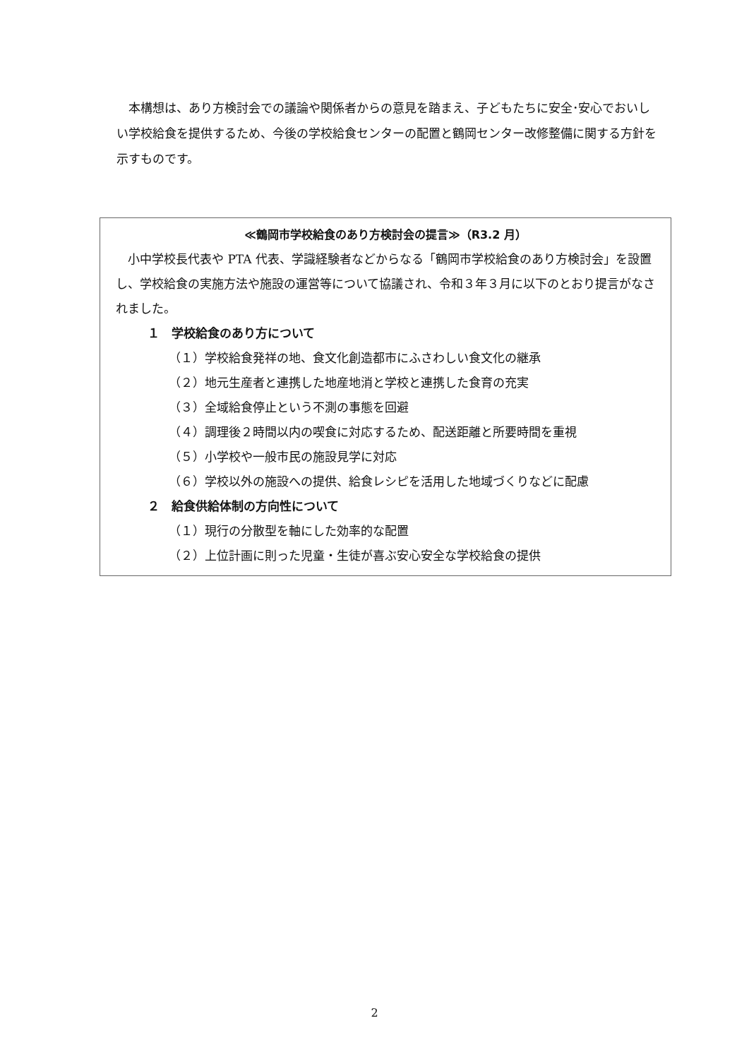本構想は、あり方検討会での議論や関係者からの意見を踏まえ、子どもたちに安全･安心でおいしい学校給食を提供するため、今後の学校給食センターの配置と鶴岡センター改修整備に関する方針を示すものです。
≪鶴岡市学校給食のあり方検討会の提言≫（R3.2 月）
　小中学校長代表や PTA 代表、学識経験者などからなる「鶴岡市学校給食のあり方検討会」を設置し、学校給食の実施方法や施設の運営等について協議され、令和３年３月に以下のとおり提言がなされました。
１　学校給食のあり方について
（１）学校給食発祥の地、食文化創造都市にふさわしい食文化の継承
（２）地元生産者と連携した地産地消と学校と連携した食育の充実
（３）全域給食停止という不測の事態を回避
（４）調理後２時間以内の喫食に対応するため、配送距離と所要時間を重視
（５）小学校や一般市民の施設見学に対応
（６）学校以外の施設への提供、給食レシピを活用した地域づくりなどに配慮
２　給食供給体制の方向性について
（１）現行の分散型を軸にした効率的な配置
（２）上位計画に則った児童・生徒が喜ぶ安心安全な学校給食の提供
2